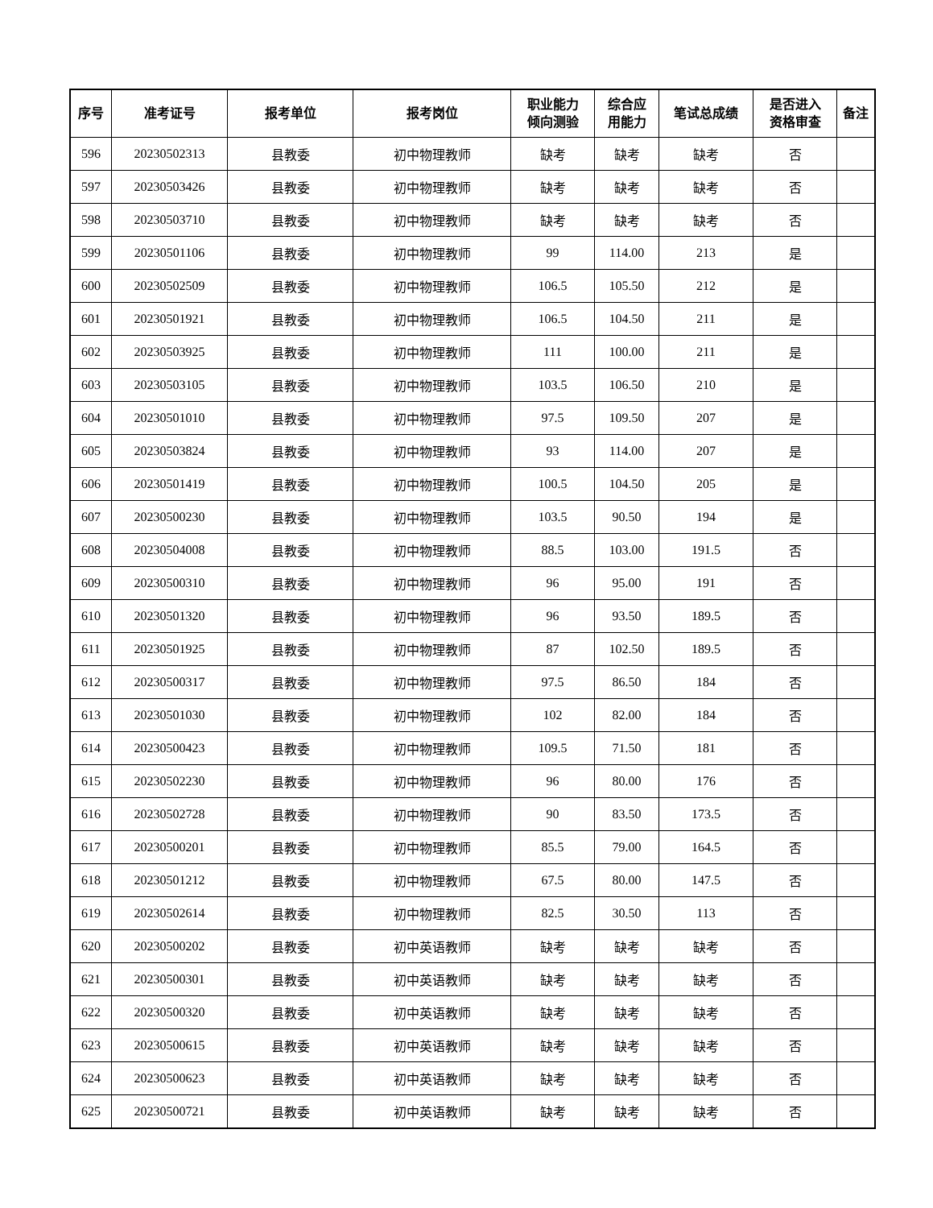| 序号 | 准考证号 | 报考单位 | 报考岗位 | 职业能力 倾向测验 | 综合应 用能力 | 笔试总成绩 | 是否进入 资格审查 | 备注 |
| --- | --- | --- | --- | --- | --- | --- | --- | --- |
| 596 | 20230502313 | 县教委 | 初中物理教师 | 缺考 | 缺考 | 缺考 | 否 | |
| 597 | 20230503426 | 县教委 | 初中物理教师 | 缺考 | 缺考 | 缺考 | 否 | |
| 598 | 20230503710 | 县教委 | 初中物理教师 | 缺考 | 缺考 | 缺考 | 否 | |
| 599 | 20230501106 | 县教委 | 初中物理教师 | 99 | 114.00 | 213 | 是 | |
| 600 | 20230502509 | 县教委 | 初中物理教师 | 106.5 | 105.50 | 212 | 是 | |
| 601 | 20230501921 | 县教委 | 初中物理教师 | 106.5 | 104.50 | 211 | 是 | |
| 602 | 20230503925 | 县教委 | 初中物理教师 | 111 | 100.00 | 211 | 是 | |
| 603 | 20230503105 | 县教委 | 初中物理教师 | 103.5 | 106.50 | 210 | 是 | |
| 604 | 20230501010 | 县教委 | 初中物理教师 | 97.5 | 109.50 | 207 | 是 | |
| 605 | 20230503824 | 县教委 | 初中物理教师 | 93 | 114.00 | 207 | 是 | |
| 606 | 20230501419 | 县教委 | 初中物理教师 | 100.5 | 104.50 | 205 | 是 | |
| 607 | 20230500230 | 县教委 | 初中物理教师 | 103.5 | 90.50 | 194 | 是 | |
| 608 | 20230504008 | 县教委 | 初中物理教师 | 88.5 | 103.00 | 191.5 | 否 | |
| 609 | 20230500310 | 县教委 | 初中物理教师 | 96 | 95.00 | 191 | 否 | |
| 610 | 20230501320 | 县教委 | 初中物理教师 | 96 | 93.50 | 189.5 | 否 | |
| 611 | 20230501925 | 县教委 | 初中物理教师 | 87 | 102.50 | 189.5 | 否 | |
| 612 | 20230500317 | 县教委 | 初中物理教师 | 97.5 | 86.50 | 184 | 否 | |
| 613 | 20230501030 | 县教委 | 初中物理教师 | 102 | 82.00 | 184 | 否 | |
| 614 | 20230500423 | 县教委 | 初中物理教师 | 109.5 | 71.50 | 181 | 否 | |
| 615 | 20230502230 | 县教委 | 初中物理教师 | 96 | 80.00 | 176 | 否 | |
| 616 | 20230502728 | 县教委 | 初中物理教师 | 90 | 83.50 | 173.5 | 否 | |
| 617 | 20230500201 | 县教委 | 初中物理教师 | 85.5 | 79.00 | 164.5 | 否 | |
| 618 | 20230501212 | 县教委 | 初中物理教师 | 67.5 | 80.00 | 147.5 | 否 | |
| 619 | 20230502614 | 县教委 | 初中物理教师 | 82.5 | 30.50 | 113 | 否 | |
| 620 | 20230500202 | 县教委 | 初中英语教师 | 缺考 | 缺考 | 缺考 | 否 | |
| 621 | 20230500301 | 县教委 | 初中英语教师 | 缺考 | 缺考 | 缺考 | 否 | |
| 622 | 20230500320 | 县教委 | 初中英语教师 | 缺考 | 缺考 | 缺考 | 否 | |
| 623 | 20230500615 | 县教委 | 初中英语教师 | 缺考 | 缺考 | 缺考 | 否 | |
| 624 | 20230500623 | 县教委 | 初中英语教师 | 缺考 | 缺考 | 缺考 | 否 | |
| 625 | 20230500721 | 县教委 | 初中英语教师 | 缺考 | 缺考 | 缺考 | 否 | |